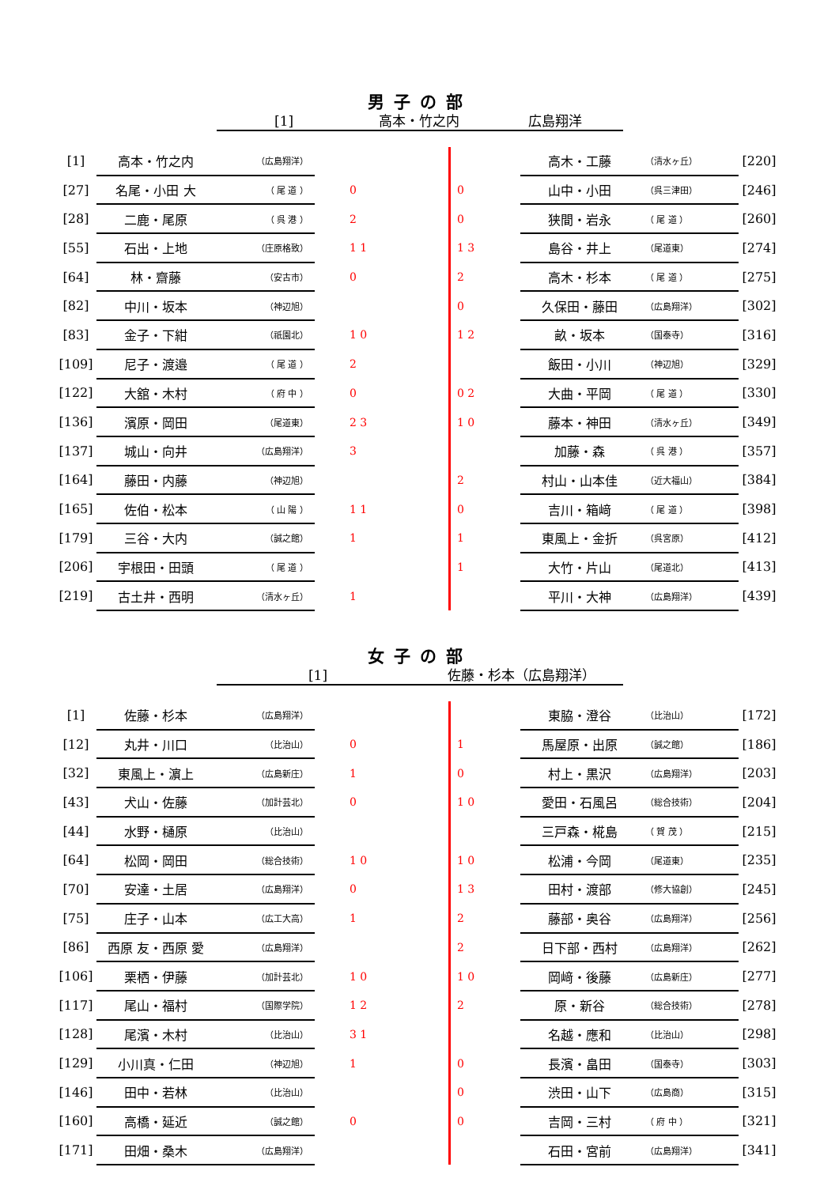男子の部
[1] 高本・竹之内 広島翔洋
| [1] | 高本・竹之内 | （広島翔洋） | | | 高木・工藤 | （清水ヶ丘） | [220] |
| [27] | 名尾・小田 大 | （ 尾 道 ） | 0 | 0 | 山中・小田 | （呉三津田） | [246] |
| [28] | 二鹿・尾原 | （ 呉 港 ） | 2 | 0 | 狭間・岩永 | （ 尾 道 ） | [260] |
| [55] | 石出・上地 | （庄原格致） | 1 1 | 1 3 | 島谷・井上 | （尾道東） | [274] |
| [64] | 林・齋藤 | （安古市） | 0 | 2 | 高木・杉本 | （ 尾 道 ） | [275] |
| [82] | 中川・坂本 | （神辺旭） | | 0 | 久保田・藤田 | （広島翔洋） | [302] |
| [83] | 金子・下紺 | （祇園北） | 1 0 | 1 2 | 畝・坂本 | （国泰寺） | [316] |
| [109] | 尼子・渡邉 | （ 尾 道 ） | 2 | | 飯田・小川 | （神辺旭） | [329] |
| [122] | 大舘・木村 | （ 府 中 ） | 0 | 0 2 | 大曲・平岡 | （ 尾 道 ） | [330] |
| [136] | 濱原・岡田 | （尾道東） | 2 3 | 1 0 | 藤本・神田 | （清水ヶ丘） | [349] |
| [137] | 城山・向井 | （広島翔洋） | 3 | | 加藤・森 | （ 呉 港 ） | [357] |
| [164] | 藤田・内藤 | （神辺旭） | | 2 | 村山・山本佳 | （近大福山） | [384] |
| [165] | 佐伯・松本 | （ 山 陽 ） | 1 1 | 0 | 吉川・箱﨑 | （ 尾 道 ） | [398] |
| [179] | 三谷・大内 | （誠之館） | 1 | 1 | 東風上・金折 | （呉宮原） | [412] |
| [206] | 宇根田・田頭 | （ 尾 道 ） | | 1 | 大竹・片山 | （尾道北） | [413] |
| [219] | 古土井・西明 | （清水ヶ丘） | 1 | | 平川・大神 | （広島翔洋） | [439] |
女子の部
[1] 佐藤・杉本（広島翔洋）
| [1] | 佐藤・杉本 | （広島翔洋） | | | 東脇・澄谷 | （比治山） | [172] |
| [12] | 丸井・川口 | （比治山） | 0 | 1 | 馬屋原・出原 | （誠之館） | [186] |
| [32] | 東風上・濵上 | （広島新庄） | 1 | 0 | 村上・黒沢 | （広島翔洋） | [203] |
| [43] | 犬山・佐藤 | （加計芸北） | 0 | 1 0 | 愛田・石風呂 | （総合技術） | [204] |
| [44] | 水野・樋原 | （比治山） | | | 三戸森・椛島 | （ 賀 茂 ） | [215] |
| [64] | 松岡・岡田 | （総合技術） | 1 0 | 1 0 | 松浦・今岡 | （尾道東） | [235] |
| [70] | 安達・土居 | （広島翔洋） | 0 | 1 3 | 田村・渡部 | （修大協創） | [245] |
| [75] | 庄子・山本 | （広工大高） | 1 | 2 | 藤部・奥谷 | （広島翔洋） | [256] |
| [86] | 西原 友・西原 愛 | （広島翔洋） | | 2 | 日下部・西村 | （広島翔洋） | [262] |
| [106] | 栗栖・伊藤 | （加計芸北） | 1 0 | 1 0 | 岡﨑・後藤 | （広島新庄） | [277] |
| [117] | 尾山・福村 | （国際学院） | 1 2 | 2 | 原・新谷 | （総合技術） | [278] |
| [128] | 尾濱・木村 | （比治山） | 3 1 | | 名越・應和 | （比治山） | [298] |
| [129] | 小川真・仁田 | （神辺旭） | 1 | 0 | 長濱・畠田 | （国泰寺） | [303] |
| [146] | 田中・若林 | （比治山） | | 0 | 渋田・山下 | （広島商） | [315] |
| [160] | 高橋・延近 | （誠之館） | 0 | 0 | 吉岡・三村 | （ 府 中 ） | [321] |
| [171] | 田畑・桑木 | （広島翔洋） | | | 石田・宮前 | （広島翔洋） | [341] |